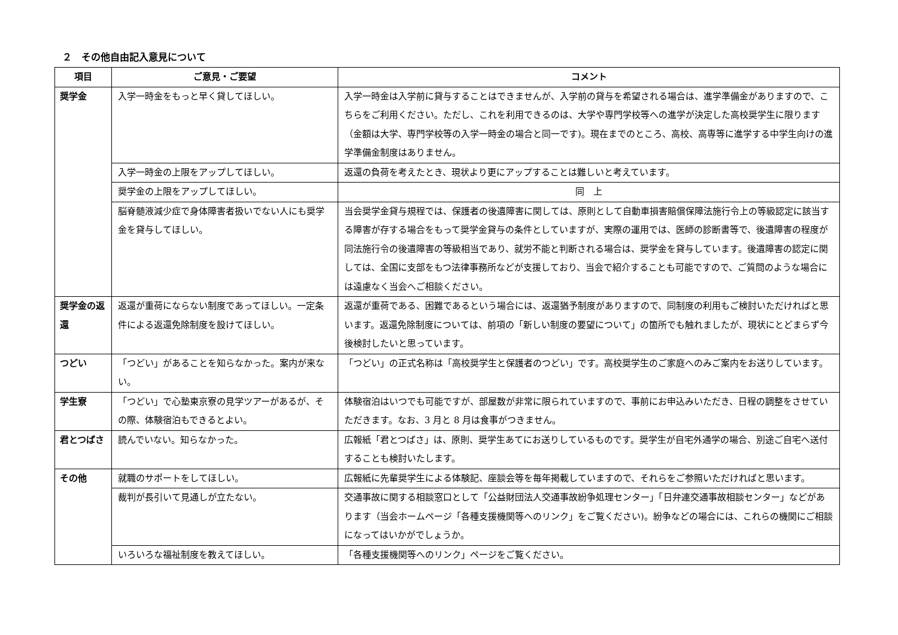２　その他自由記入意見について
| 項目 | ご意見・ご要望 | コメント |
| --- | --- | --- |
| 奨学金 | 入学一時金をもっと早く貸してほしい。 | 入学一時金は入学前に貸与することはできませんが、入学前の貸与を希望される場合は、進学準備金がありますので、こちらをご利用ください。ただし、これを利用できるのは、大学や専門学校等への進学が決定した高校奨学生に限ります（金額は大学、専門学校等の入学一時金の場合と同一です)。現在までのところ、高校、高専等に進学する中学生向けの進学準備金制度はありません。 |
| | 入学一時金の上限をアップしてほしい。 | 返還の負荷を考えたとき、現状より更にアップすることは難しいと考えています。 |
| | 奨学金の上限をアップしてほしい。 | 同 上 |
| | 脳脊髄液減少症で身体障害者扱いでない人にも奨学金を貸与してほしい。 | 当会奨学金貸与規程では、保護者の後遺障害に関しては、原則として自動車損害賠償保障法施行令上の等級認定に該当する障害が存する場合をもって奨学金貸与の条件としていますが、実際の運用では、医師の診断書等で、後遺障害の程度が同法施行令の後遺障害の等級相当であり、就労不能と判断される場合は、奨学金を貸与しています。後遺障害の認定に関しては、全国に支部をもつ法律事務所などが支援しており、当会で紹介することも可能ですので、ご質問のような場合には遠慮なく当会へご相談ください。 |
| 奨学金の返還 | 返還が重荷にならない制度であってほしい。一定条件による返還免除制度を設けてほしい。 | 返還が重荷である、困難であるという場合には、返還猶予制度がありますので、同制度の利用もご検討いただければと思います。返還免除制度については、前項の「新しい制度の要望について」の箇所でも触れましたが、現状にとどまらず今後検討したいと思っています。 |
| つどい | 「つどい」があることを知らなかった。案内が来ない。 | 「つどい」の正式名称は「高校奨学生と保護者のつどい」です。高校奨学生のご家庭へのみご案内をお送りしています。 |
| 学生寮 | 「つどい」で心塾東京寮の見学ツアーがあるが、その際、体験宿泊もできるとよい。 | 体験宿泊はいつでも可能ですが、部屋数が非常に限られていますので、事前にお申込みいただき、日程の調整をさせていただきます。なお、3 月と 8 月は食事がつきません。 |
| 君とつばさ | 読んでいない。知らなかった。 | 広報紙「君とつばさ」は、原則、奨学生あてにお送りしているものです。奨学生が自宅外通学の場合、別途ご自宅へ送付することも検討いたします。 |
| その他 | 就職のサポートをしてほしい。 | 広報紙に先輩奨学生による体験記、座談会等を毎年掲載していますので、それらをご参照いただければと思います。 |
| | 裁判が長引いて見通しが立たない。 | 交通事故に関する相談窓口として「公益財団法人交通事故紛争処理センター」「日弁連交通事故相談センター」などがあります（当会ホームページ「各種支援機関等へのリンク」をご覧ください)。紛争などの場合には、これらの機関にご相談になってはいかがでしょうか。 |
| | いろいろな福祉制度を教えてほしい。 | 「各種支援機関等へのリンク」ページをご覧ください。 |